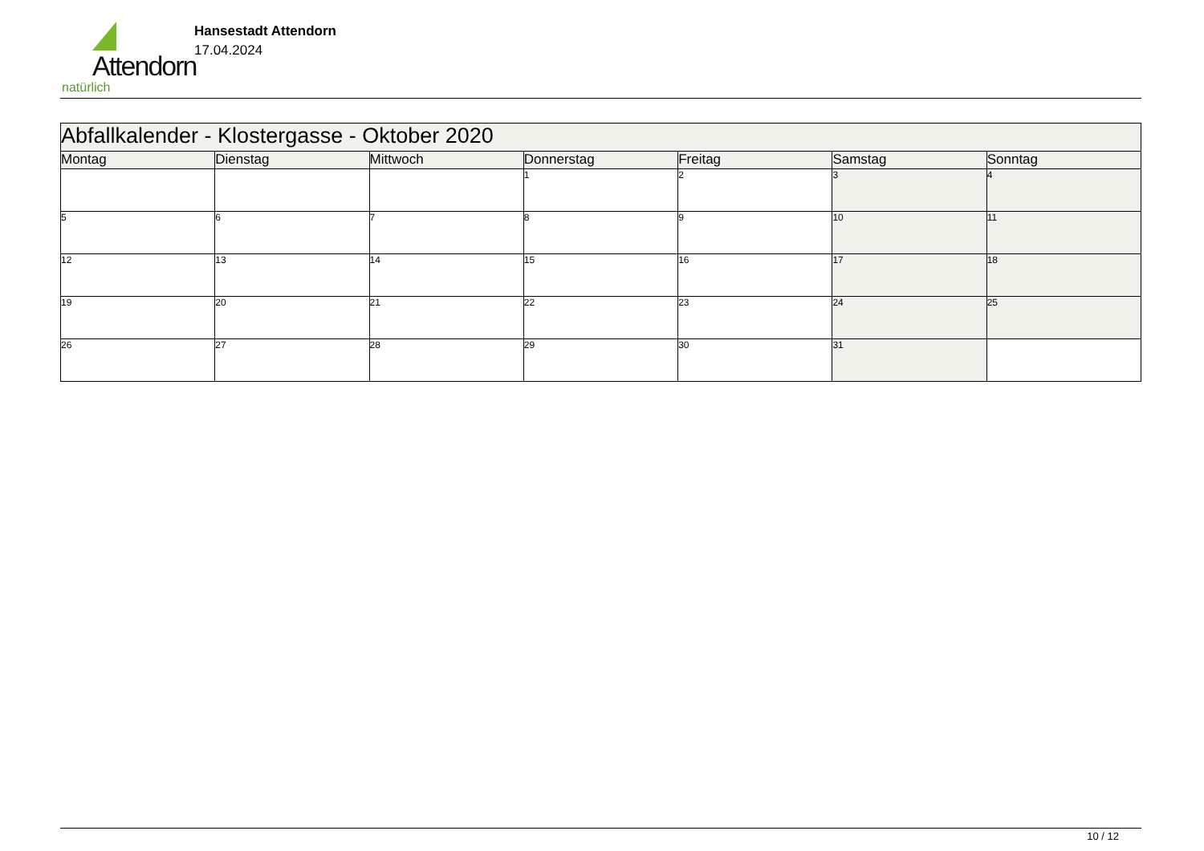Attendorn
natürlich
Hansestadt Attendorn
17.04.2024
| Abfallkalender - Klostergasse - Oktober 2020 | | | | | | |
| --- | --- | --- | --- | --- | --- | --- |
| Montag | Dienstag | Mittwoch | Donnerstag | Freitag | Samstag | Sonntag |
| | | | 1 | 2 | 3 | 4 |
| 5 | 6 | 7 | 8 | 9 | 10 | 11 |
| 12 | 13 | 14 | 15 | 16 | 17 | 18 |
| 19 | 20 | 21 | 22 | 23 | 24 | 25 |
| 26 | 27 | 28 | 29 | 30 | 31 | |
10 / 12